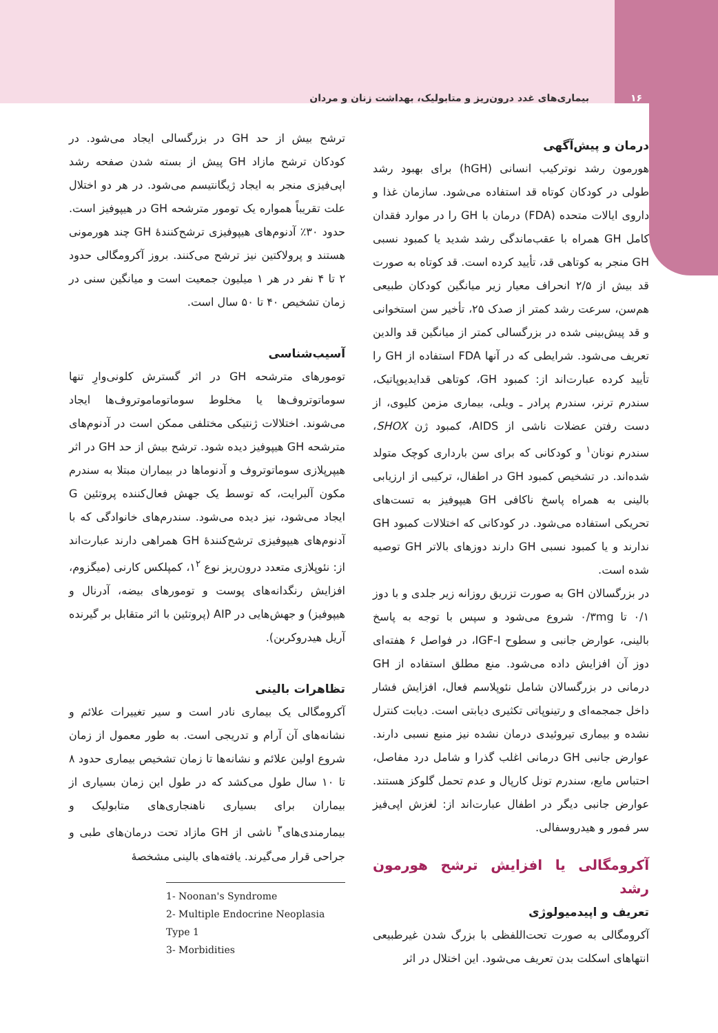۱۶ بیماری‌های غدد درون‌ریز و متابولیک، بهداشت زنان و مردان
درمان و پیش‌آگهی
هورمون رشد نوترکیب انسانی (hGH) برای بهبود رشد طولی در کودکان کوتاه قد استفاده می‌شود. سازمان غذا و داروی ایالات متحده (FDA) درمان با GH را در موارد فقدان کامل GH همراه با عقب‌ماندگی رشد شدید یا کمبود نسبی GH منجر به کوتاهی قد، تأیید کرده است. قد کوتاه به صورت قد بیش از ۲/۵ انحراف معیار زیر میانگین کودکان طبیعی هم‌سن، سرعت رشد کمتر از صدک ۲۵، تأخیر سن استخوانی و قد پیش‌بینی شده در بزرگسالی کمتر از میانگین قد والدین تعریف می‌شود. شرایطی که در آنها FDA استفاده از GH را تأیید کرده عبارت‌اند از: کمبود GH، کوتاهی قدایدیوپاتیک، سندرم ترنر، سندرم پرادر ـ ویلی، بیماری مزمن کلیوی، از دست رفتن عضلات ناشی از AIDS، کمبود ژن SHOX، سندرم نونان<sup>۱</sup> و کودکانی که برای سن بارداری کوچک متولد شده‌اند. در تشخیص کمبود GH در اطفال، ترکیبی از ارزیابی بالینی به همراه پاسخ ناکافی GH هیپوفیز به تست‌های تحریکی استفاده می‌شود. در کودکانی که اختلالات کمبود GH ندارند و یا کمبود نسبی GH دارند دوزهای بالاتر GH توصیه شده است.
در بزرگسالان GH به صورت تزریق روزانه زیر جلدی و با دوز ۰/۱ تا ۰/۳mg شروع می‌شود و سپس با توجه به پاسخ بالینی، عوارض جانبی و سطوح IGF-I، در فواصل ۶ هفته‌ای دوز آن افزایش داده می‌شود. منع مطلق استفاده از GH درمانی در بزرگسالان شامل نئوپلاسم فعال، افزایش فشار داخل جمجمه‌ای و رتینوپاتی تکثیری دیابتی است. دیابت کنترل نشده و بیماری تیروئیدی درمان نشده نیز منبع نسبی دارند. عوارض جانبی GH درمانی اغلب گذرا و شامل درد مفاصل، احتباس مایع، سندرم تونل کارپال و عدم تحمل گلوکز هستند. عوارض جانبی دیگر در اطفال عبارت‌اند از: لغزش اپی‌فیز سر فمور و هیدروسفالی.
آکرومگالی یا افزایش ترشح هورمون رشد
تعریف و اپیدمیولوژی
آکرومگالی به صورت تحت‌اللفظی با بزرگ شدن غیرطبیعی انتهاهای اسکلت بدن تعریف می‌شود. این اختلال در اثر
ترشح بیش از حد GH در بزرگسالی ایجاد می‌شود. در کودکان ترشح مازاد GH پیش از بسته شدن صفحه رشد اپی‌فیزی منجر به ایجاد ژیگانتیسم می‌شود. در هر دو اختلال علت تقریباً همواره یک تومور مترشحه GH در هیپوفیز است. حدود ۳۰٪ آدنوم‌های هیپوفیزی ترشح‌کنندهٔ GH چند هورمونی هستند و پرولاکتین نیز ترشح می‌کنند. بروز آکرومگالی حدود ۲ تا ۴ نفر در هر ۱ میلیون جمعیت است و میانگین سنی در زمان تشخیص ۴۰ تا ۵۰ سال است.
آسیب‌شناسی
تومورهای مترشحه GH در اثر گسترش کلونی‌وارِ تنها سوماتوتروف‌ها یا مخلوط سوماتوماموتروف‌ها ایجاد می‌شوند. اختلالات ژنتیکی مختلفی ممکن است در آدنوم‌های مترشحه GH هیپوفیز دیده شود. ترشح بیش از حد GH در اثر هیپرپلازی سوماتوتروف و آدنوماها در بیماران مبتلا به سندرم مکون آلبرایت، که توسط یک جهش فعال‌کننده پروتئین G ایجاد می‌شود، نیز دیده می‌شود. سندرم‌های خانوادگی که با آدنوم‌های هیپوفیزی ترشح‌کنندهٔ GH همراهی دارند عبارت‌اند از: نئوپلازی متعدد درون‌ریز نوع ۱<sup>۲</sup>، کمپلکس کارنی (میگزوم، افزایش رنگدانه‌های پوست و تومورهای بیضه، آدرنال و هیپوفیز) و جهش‌هایی در AIP (پروتئین با اثر متقابل بر گیرنده آریل هیدروکربن).
تظاهرات بالینی
آکرومگالی یک بیماری نادر است و سیر تغییرات علائم و نشانه‌های آن آرام و تدریجی است. به طور معمول از زمان شروع اولین علائم و نشانه‌ها تا زمان تشخیص بیماری حدود ۸ تا ۱۰ سال طول می‌کشد که در طول این زمان بسیاری از بیماران برای بسیاری ناهنجاری‌های متابولیک و بیمارمندی‌های<sup>۳</sup> ناشی از GH مازاد تحت درمان‌های طبی و جراحی قرار می‌گیرند. یافته‌های بالینی مشخصهٔ
1- Noonan's Syndrome
2- Multiple Endocrine Neoplasia Type 1
3- Morbidities